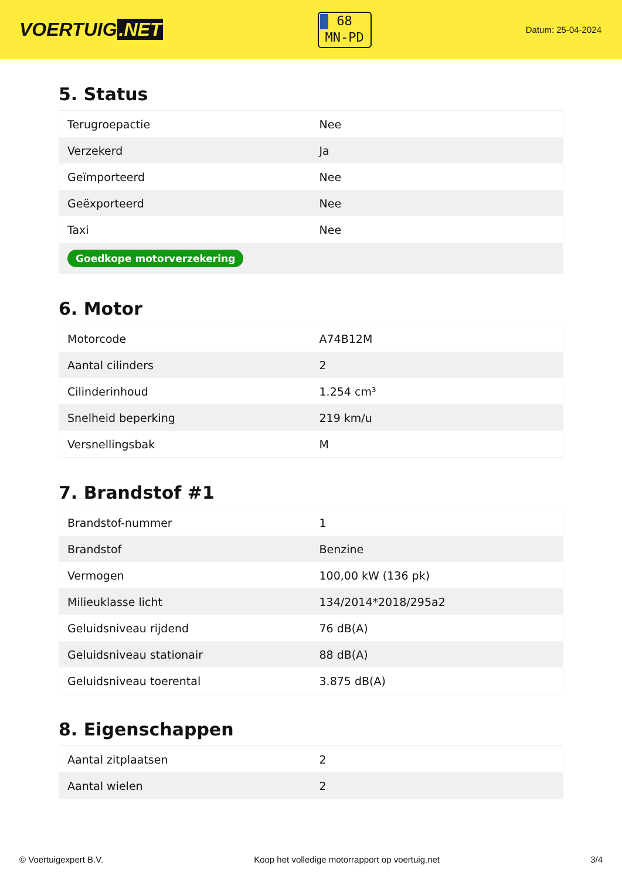VOERTUIG.NET
68
MN-PD
Datum: 25-04-2024
5. Status
| Terugroepactie | Nee |
| Verzekerd | Ja |
| Geïmporteerd | Nee |
| Geëxporteerd | Nee |
| Taxi | Nee |
| Goedkope motorverzekering | |
6. Motor
| Motorcode | A74B12M |
| Aantal cilinders | 2 |
| Cilinderinhoud | 1.254 cm³ |
| Snelheid beperking | 219 km/u |
| Versnellingsbak | M |
7. Brandstof #1
| Brandstof-nummer | 1 |
| Brandstof | Benzine |
| Vermogen | 100,00 kW (136 pk) |
| Milieuklasse licht | 134/2014*2018/295a2 |
| Geluidsniveau rijdend | 76 dB(A) |
| Geluidsniveau stationair | 88 dB(A) |
| Geluidsniveau toerental | 3.875 dB(A) |
8. Eigenschappen
| Aantal zitplaatsen | 2 |
| Aantal wielen | 2 |
© Voertuigexpert B.V. Koop het volledige motorrapport op voertuig.net 3/4